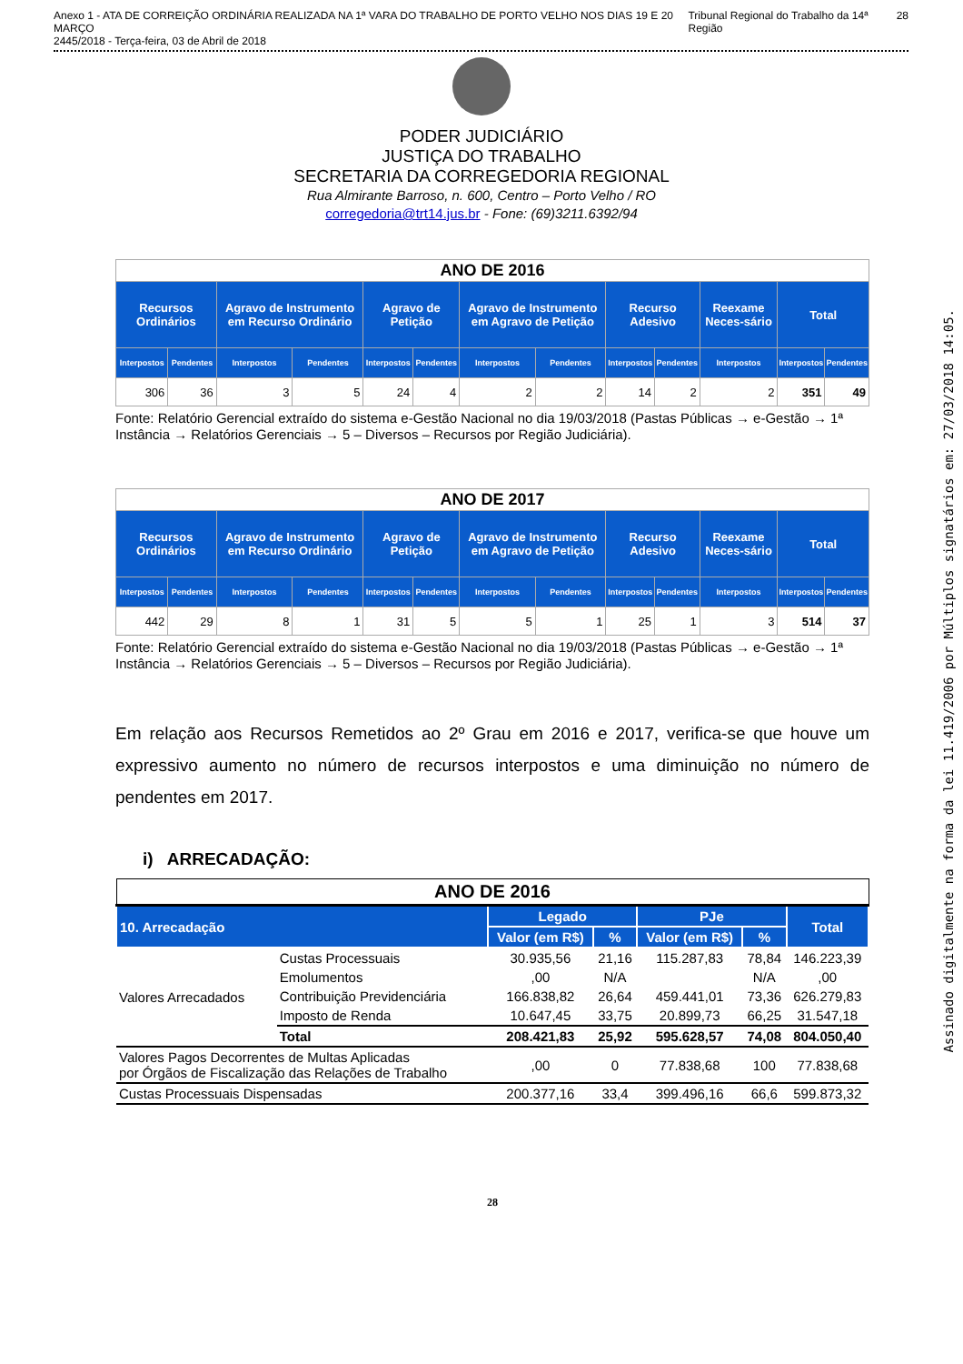Anexo 1 - ATA DE CORREIÇÃO ORDINÁRIA REALIZADA NA 1ª VARA DO TRABALHO DE PORTO VELHO NOS DIAS 19 E 20 MARÇO
2445/2018 - Terça-feira, 03 de Abril de 2018 Tribunal Regional do Trabalho da 14ª Região 28
PODER JUDICIÁRIO
JUSTIÇA DO TRABALHO
SECRETARIA DA CORREGEDORIA REGIONAL
Rua Almirante Barroso, n. 600, Centro – Porto Velho / RO
corregedoria@trt14.jus.br - Fone: (69)3211.6392/94
| ANO DE 2016 | | | | | | | | | | | | |
| --- | --- | --- | --- | --- | --- | --- | --- | --- | --- | --- | --- | --- |
| Recursos Ordinários | | Agravo de Instrumento em Recurso Ordinário | | Agravo de Petição | | Agravo de Instrumento em Agravo de Petição | | Recurso Adesivo | | Reexame Neces-sário | Total | |
| Interpostos | Pendentes | Interpostos | Pendentes | Interpostos | Pendentes | Interpostos | Pendentes | Interpostos | Pendentes | Interpostos | Interpostos | Pendentes |
| 306 | 36 | 3 | 5 | 24 | 4 | 2 | 2 | 14 | 2 | 2 | 351 | 49 |
Fonte: Relatório Gerencial extraído do sistema e-Gestão Nacional no dia 19/03/2018 (Pastas Públicas → e-Gestão → 1ª Instância → Relatórios Gerenciais → 5 – Diversos – Recursos por Região Judiciária).
| ANO DE 2017 | | | | | | | | | | | | |
| --- | --- | --- | --- | --- | --- | --- | --- | --- | --- | --- | --- | --- |
| Recursos Ordinários | | Agravo de Instrumento em Recurso Ordinário | | Agravo de Petição | | Agravo de Instrumento em Agravo de Petição | | Recurso Adesivo | | Reexame Neces-sário | Total | |
| Interpostos | Pendentes | Interpostos | Pendentes | Interpostos | Pendentes | Interpostos | Pendentes | Interpostos | Pendentes | Interpostos | Interpostos | Pendentes |
| 442 | 29 | 8 | 1 | 31 | 5 | 5 | 1 | 25 | 1 | 3 | 514 | 37 |
Fonte: Relatório Gerencial extraído do sistema e-Gestão Nacional no dia 19/03/2018 (Pastas Públicas → e-Gestão → 1ª Instância → Relatórios Gerenciais → 5 – Diversos – Recursos por Região Judiciária).
Em relação aos Recursos Remetidos ao 2º Grau em 2016 e 2017, verifica-se que houve um expressivo aumento no número de recursos interpostos e uma diminuição no número de pendentes em 2017.
i) ARRECADAÇÃO:
| ANO DE 2016 | | | | | | |
| --- | --- | --- | --- | --- | --- | --- |
| 10. Arrecadação | | Legado | | PJe | | Total |
| | | Valor (em R$) | % | Valor (em R$) | % | |
| Valores Arrecadados | Custas Processuais | 30.935,56 | 21,16 | 115.287,83 | 78,84 | 146.223,39 |
| | Emolumentos | ,00 | N/A | | N/A | ,00 |
| | Contribuição Previdenciária | 166.838,82 | 26,64 | 459.441,01 | 73,36 | 626.279,83 |
| | Imposto de Renda | 10.647,45 | 33,75 | 20.899,73 | 66,25 | 31.547,18 |
| | Total | 208.421,83 | 25,92 | 595.628,57 | 74,08 | 804.050,40 |
| Valores Pagos Decorrentes de Multas Aplicadas por Órgãos de Fiscalização das Relações de Trabalho | | ,00 | 0 | 77.838,68 | 100 | 77.838,68 |
| Custas Processuais Dispensadas | | 200.377,16 | 33,4 | 399.496,16 | 66,6 | 599.873,32 |
28
Assinado digitalmente na forma da lei 11.419/2006 por Múltiplos signatários em: 27/03/2018 14:05.